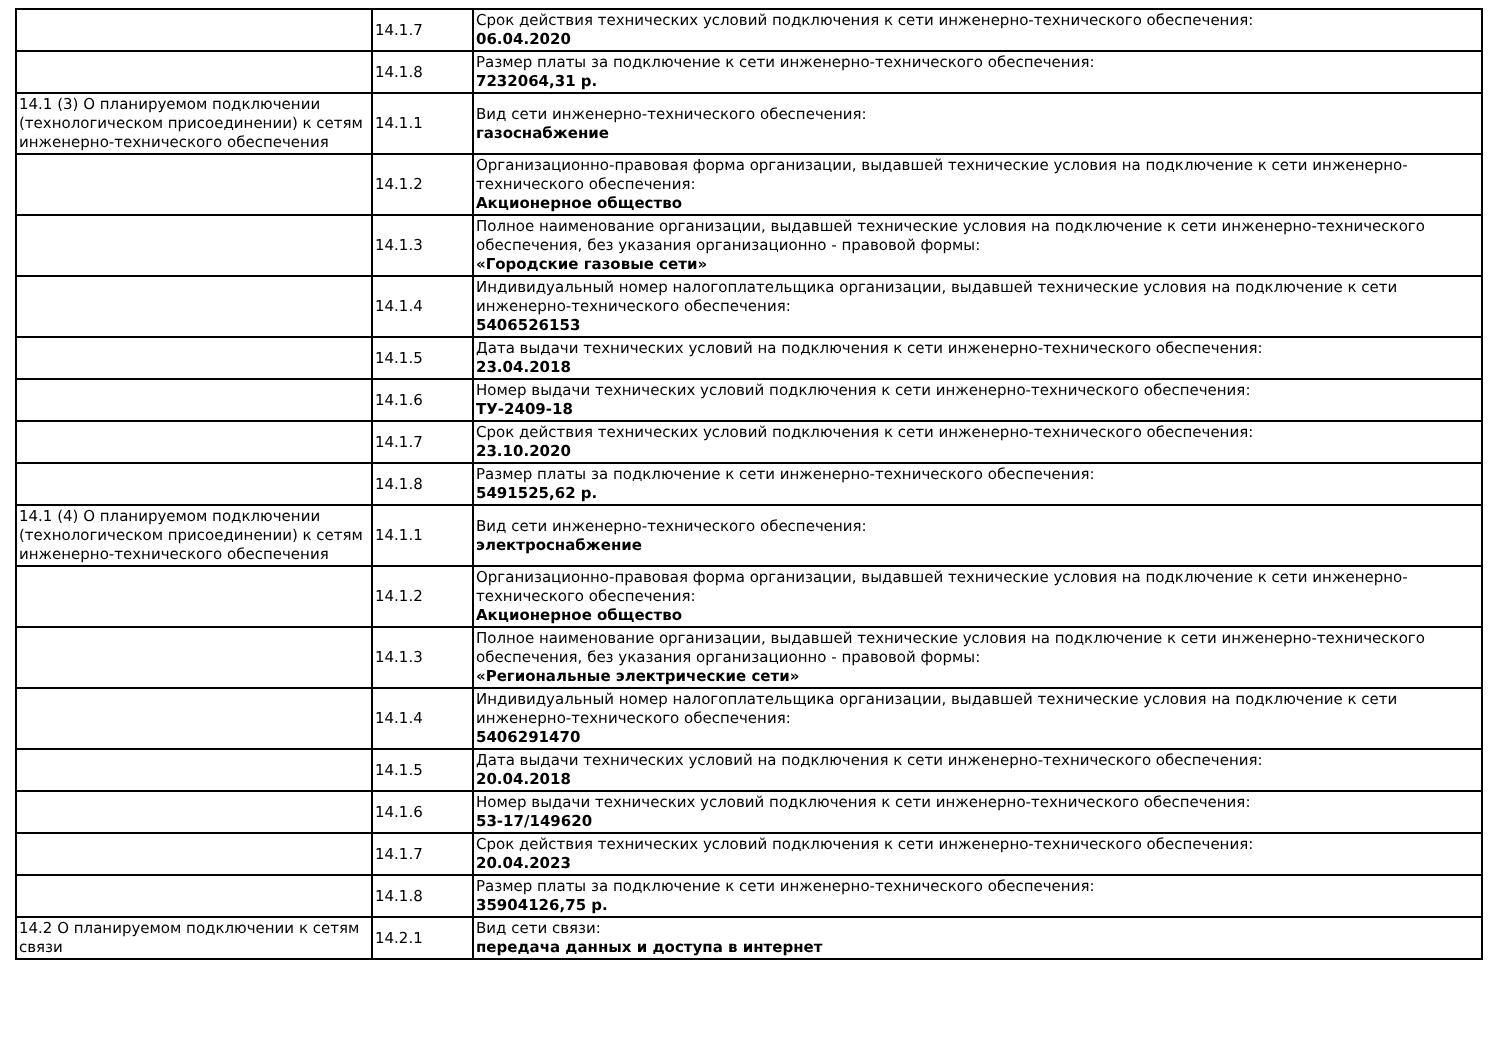| | 14.1.7 | Срок действия технических условий подключения к сети инженерно-технического обеспечения: 06.04.2020 |
| | 14.1.8 | Размер платы за подключение к сети инженерно-технического обеспечения: 7232064,31 р. |
| 14.1 (3) О планируемом подключении (технологическом присоединении) к сетям инженерно-технического обеспечения | 14.1.1 | Вид сети инженерно-технического обеспечения: газоснабжение |
| | 14.1.2 | Организационно-правовая форма организации, выдавшей технические условия на подключение к сети инженерно-технического обеспечения: Акционерное общество |
| | 14.1.3 | Полное наименование организации, выдавшей технические условия на подключение к сети инженерно-технического обеспечения, без указания организационно - правовой формы: «Городские газовые сети» |
| | 14.1.4 | Индивидуальный номер налогоплательщика организации, выдавшей технические условия на подключение к сети инженерно-технического обеспечения: 5406526153 |
| | 14.1.5 | Дата выдачи технических условий на подключения к сети инженерно-технического обеспечения: 23.04.2018 |
| | 14.1.6 | Номер выдачи технических условий подключения к сети инженерно-технического обеспечения: ТУ-2409-18 |
| | 14.1.7 | Срок действия технических условий подключения к сети инженерно-технического обеспечения: 23.10.2020 |
| | 14.1.8 | Размер платы за подключение к сети инженерно-технического обеспечения: 5491525,62 р. |
| 14.1 (4) О планируемом подключении (технологическом присоединении) к сетям инженерно-технического обеспечения | 14.1.1 | Вид сети инженерно-технического обеспечения: электроснабжение |
| | 14.1.2 | Организационно-правовая форма организации, выдавшей технические условия на подключение к сети инженерно-технического обеспечения: Акционерное общество |
| | 14.1.3 | Полное наименование организации, выдавшей технические условия на подключение к сети инженерно-технического обеспечения, без указания организационно - правовой формы: «Региональные электрические сети» |
| | 14.1.4 | Индивидуальный номер налогоплательщика организации, выдавшей технические условия на подключение к сети инженерно-технического обеспечения: 5406291470 |
| | 14.1.5 | Дата выдачи технических условий на подключения к сети инженерно-технического обеспечения: 20.04.2018 |
| | 14.1.6 | Номер выдачи технических условий подключения к сети инженерно-технического обеспечения: 53-17/149620 |
| | 14.1.7 | Срок действия технических условий подключения к сети инженерно-технического обеспечения: 20.04.2023 |
| | 14.1.8 | Размер платы за подключение к сети инженерно-технического обеспечения: 35904126,75 р. |
| 14.2 О планируемом подключении к сетям связи | 14.2.1 | Вид сети связи: передача данных и доступа в интернет |